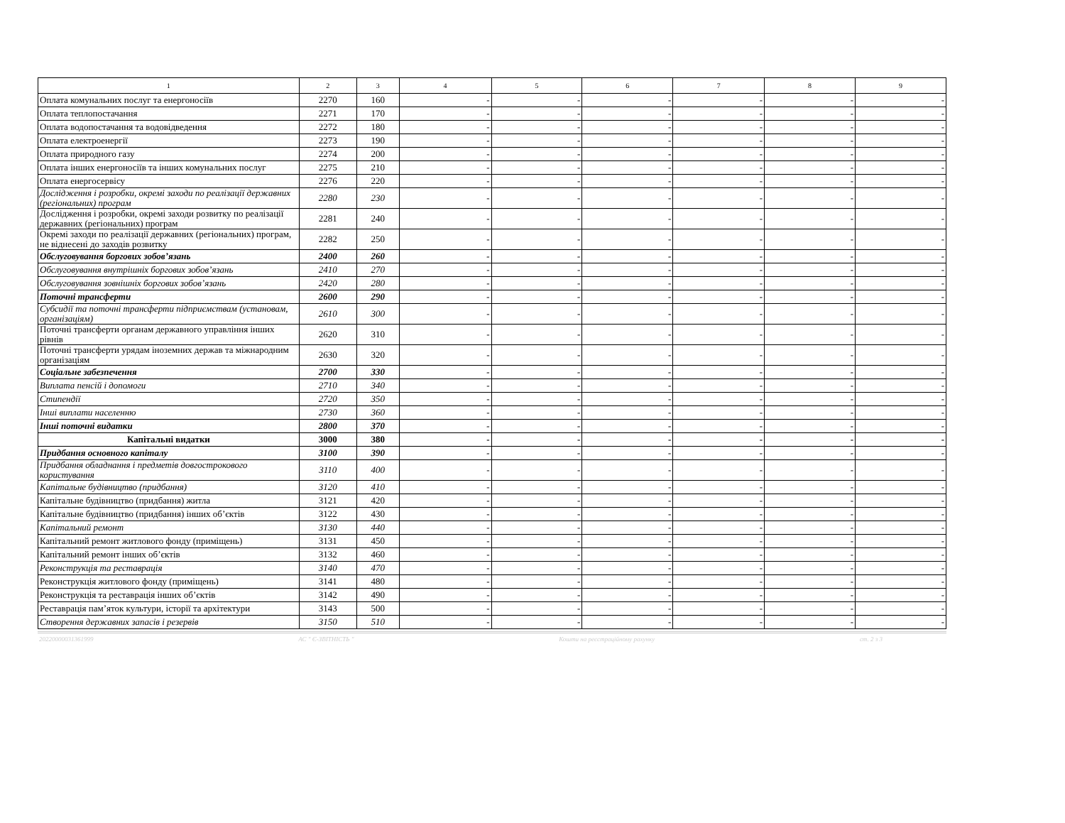| 1 | 2 | 3 | 4 | 5 | 6 | 7 | 8 | 9 |
| Оплата комунальних послуг та енергоносіїв | 2270 | 160 | - | - | - | - | - | - |
| Оплата теплопостачання | 2271 | 170 | - | - | - | - | - | - |
| Оплата водопостачання та водовідведення | 2272 | 180 | - | - | - | - | - | - |
| Оплата електроенергії | 2273 | 190 | - | - | - | - | - | - |
| Оплата природного газу | 2274 | 200 | - | - | - | - | - | - |
| Оплата інших енергоносіїв та інших комунальних послуг | 2275 | 210 | - | - | - | - | - | - |
| Оплата енергосервісу | 2276 | 220 | - | - | - | - | - | - |
| Дослідження і розробки, окремі заходи по реалізації державних (регіональних) програм | 2280 | 230 | - | - | - | - | - | - |
| Дослідження і розробки, окремі заходи розвитку по реалізації державних (регіональних) програм | 2281 | 240 | - | - | - | - | - | - |
| Окремі заходи по реалізації державних (регіональних) програм, не віднесені до заходів розвитку | 2282 | 250 | - | - | - | - | - | - |
| Обслуговування боргових зобов’язань | 2400 | 260 | - | - | - | - | - | - |
| Обслуговування внутрішніх боргових зобов’язань | 2410 | 270 | - | - | - | - | - | - |
| Обслуговування зовнішніх боргових зобов’язань | 2420 | 280 | - | - | - | - | - | - |
| Поточні трансферти | 2600 | 290 | - | - | - | - | - | - |
| Субсидії та поточні трансферти підприємствам (установам, організаціям) | 2610 | 300 | - | - | - | - | - | - |
| Поточні трансферти органам державного управління інших рівнів | 2620 | 310 | - | - | - | - | - | - |
| Поточні трансферти урядам іноземних держав та міжнародним організаціям | 2630 | 320 | - | - | - | - | - | - |
| Соціальне забезпечення | 2700 | 330 | - | - | - | - | - | - |
| Виплата пенсій і допомоги | 2710 | 340 | - | - | - | - | - | - |
| Стипендії | 2720 | 350 | - | - | - | - | - | - |
| Інші виплати населенню | 2730 | 360 | - | - | - | - | - | - |
| Інші поточні видатки | 2800 | 370 | - | - | - | - | - | - |
| Капітальні видатки | 3000 | 380 | - | - | - | - | - | - |
| Придбання основного капіталу | 3100 | 390 | - | - | - | - | - | - |
| Придбання обладнання і предметів довгострокового користування | 3110 | 400 | - | - | - | - | - | - |
| Капітальне будівництво (придбання) | 3120 | 410 | - | - | - | - | - | - |
| Капітальне будівництво (придбання) житла | 3121 | 420 | - | - | - | - | - | - |
| Капітальне будівництво (придбання) інших об’єктів | 3122 | 430 | - | - | - | - | - | - |
| Капітальний ремонт | 3130 | 440 | - | - | - | - | - | - |
| Капітальний ремонт житлового фонду (приміщень) | 3131 | 450 | - | - | - | - | - | - |
| Капітальний ремонт інших об’єктів | 3132 | 460 | - | - | - | - | - | - |
| Реконструкція та реставрація | 3140 | 470 | - | - | - | - | - | - |
| Реконструкція житлового фонду (приміщень) | 3141 | 480 | - | - | - | - | - | - |
| Реконструкція та реставрація інших об’єктів | 3142 | 490 | - | - | - | - | - | - |
| Реставрація пам’яток культури, історії та архітектури | 3143 | 500 | - | - | - | - | - | - |
| Створення державних запасів і резервів | 3150 | 510 | - | - | - | - | - | - |
20220000031361999 АС " Є-ЗВІТНІСТЬ " Кошти на реєстраційному рахунку ст. 2 з 3